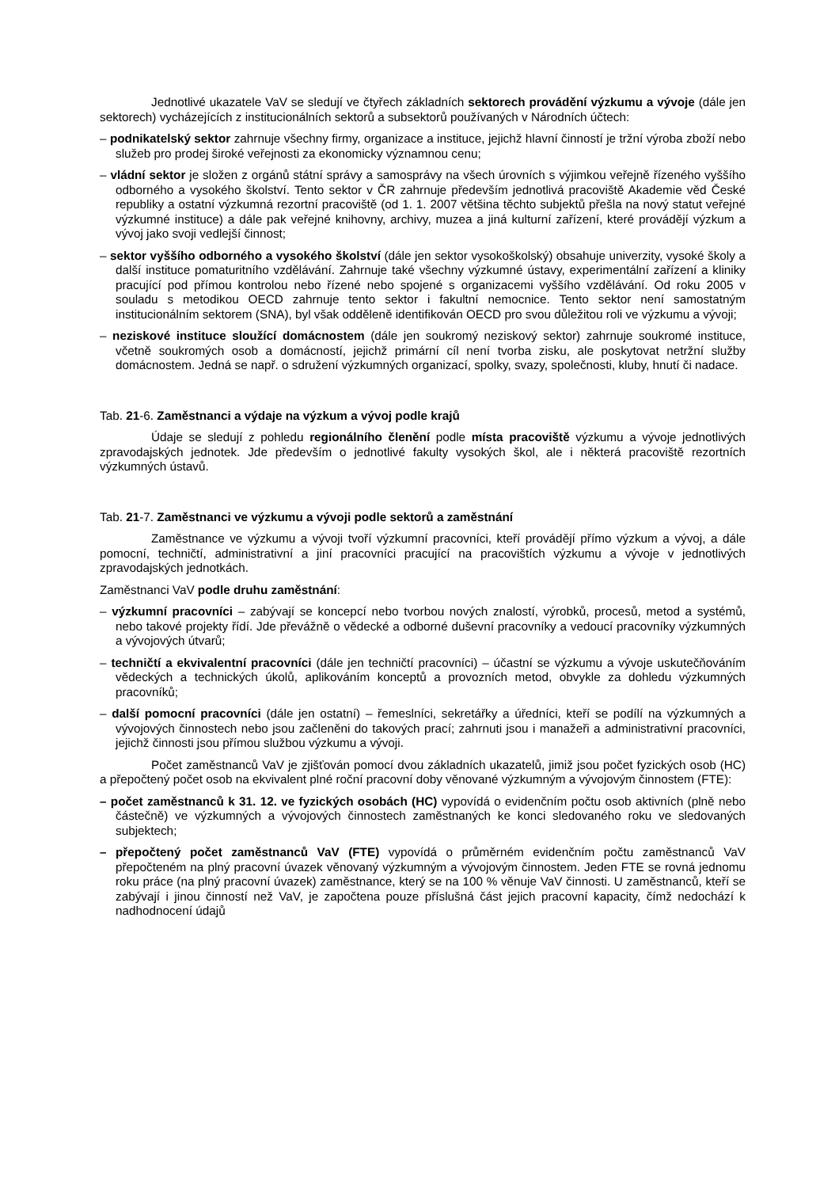Jednotlivé ukazatele VaV se sledují ve čtyřech základních sektorech provádění výzkumu a vývoje (dále jen sektorech) vycházejících z institucionálních sektorů a subsektorů používaných v Národních účtech:
– podnikatelský sektor zahrnuje všechny firmy, organizace a instituce, jejichž hlavní činností je tržní výroba zboží nebo služeb pro prodej široké veřejnosti za ekonomicky významnou cenu;
– vládní sektor je složen z orgánů státní správy a samosprávy na všech úrovních s výjimkou veřejně řízeného vyššího odborného a vysokého školství. Tento sektor v ČR zahrnuje především jednotlivá pracoviště Akademie věd České republiky a ostatní výzkumná rezortní pracoviště (od 1. 1. 2007 většina těchto subjektů přešla na nový statut veřejné výzkumné instituce) a dále pak veřejné knihovny, archivy, muzea a jiná kulturní zařízení, které provádějí výzkum a vývoj jako svoji vedlejší činnost;
– sektor vyššího odborného a vysokého školství (dále jen sektor vysokoškolský) obsahuje univerzity, vysoké školy a další instituce pomaturitního vzdělávání. Zahrnuje také všechny výzkumné ústavy, experimentální zařízení a kliniky pracující pod přímou kontrolou nebo řízené nebo spojené s organizacemi vyššího vzdělávání. Od roku 2005 v souladu s metodikou OECD zahrnuje tento sektor i fakultní nemocnice. Tento sektor není samostatným institucionálním sektorem (SNA), byl však odděleně identifikován OECD pro svou důležitou roli ve výzkumu a vývoji;
– neziskové instituce sloužící domácnostem (dále jen soukromý neziskový sektor) zahrnuje soukromé instituce, včetně soukromých osob a domácností, jejichž primární cíl není tvorba zisku, ale poskytovat netržní služby domácnostem. Jedná se např. o sdružení výzkumných organizací, spolky, svazy, společnosti, kluby, hnutí či nadace.
Tab. 21-6. Zaměstnanci a výdaje na výzkum a vývoj podle krajů
Údaje se sledují z pohledu regionálního členění podle místa pracoviště výzkumu a vývoje jednotlivých zpravodajských jednotek. Jde především o jednotlivé fakulty vysokých škol, ale i některá pracoviště rezortních výzkumných ústavů.
Tab. 21-7. Zaměstnanci ve výzkumu a vývoji podle sektorů a zaměstnání
Zaměstnance ve výzkumu a vývoji tvoří výzkumní pracovníci, kteří provádějí přímo výzkum a vývoj, a dále pomocní, techničtí, administrativní a jiní pracovníci pracující na pracovištích výzkumu a vývoje v jednotlivých zpravodajských jednotkách.
Zaměstnanci VaV podle druhu zaměstnání:
– výzkumní pracovníci – zabývají se koncepcí nebo tvorbou nových znalostí, výrobků, procesů, metod a systémů, nebo takové projekty řídí. Jde převážně o vědecké a odborné duševní pracovníky a vedoucí pracovníky výzkumných a vývojových útvarů;
– techničtí a ekvivalentní pracovníci (dále jen techničtí pracovníci) – účastní se výzkumu a vývoje uskutečňováním vědeckých a technických úkolů, aplikováním konceptů a provozních metod, obvykle za dohledu výzkumných pracovníků;
– další pomocní pracovníci (dále jen ostatní) – řemeslníci, sekretářky a úředníci, kteří se podílí na výzkumných a vývojových činnostech nebo jsou začleněni do takových prací; zahrnuti jsou i manažeři a administrativní pracovníci, jejichž činnosti jsou přímou službou výzkumu a vývoji.
Počet zaměstnanců VaV je zjišťován pomocí dvou základních ukazatelů, jimiž jsou počet fyzických osob (HC) a přepočtený počet osob na ekvivalent plné roční pracovní doby věnované výzkumným a vývojovým činnostem (FTE):
– počet zaměstnanců k 31. 12. ve fyzických osobách (HC) vypovídá o evidenčním počtu osob aktivních (plně nebo částečně) ve výzkumných a vývojových činnostech zaměstnaných ke konci sledovaného roku ve sledovaných subjektech;
– přepočtený počet zaměstnanců VaV (FTE) vypovídá o průměrném evidenčním počtu zaměstnanců VaV přepočteném na plný pracovní úvazek věnovaný výzkumným a vývojovým činnostem. Jeden FTE se rovná jednomu roku práce (na plný pracovní úvazek) zaměstnance, který se na 100 % věnuje VaV činnosti. U zaměstnanců, kteří se zabývají i jinou činností než VaV, je započtena pouze příslušná část jejich pracovní kapacity, čímž nedochází k nadhodnocení údajů